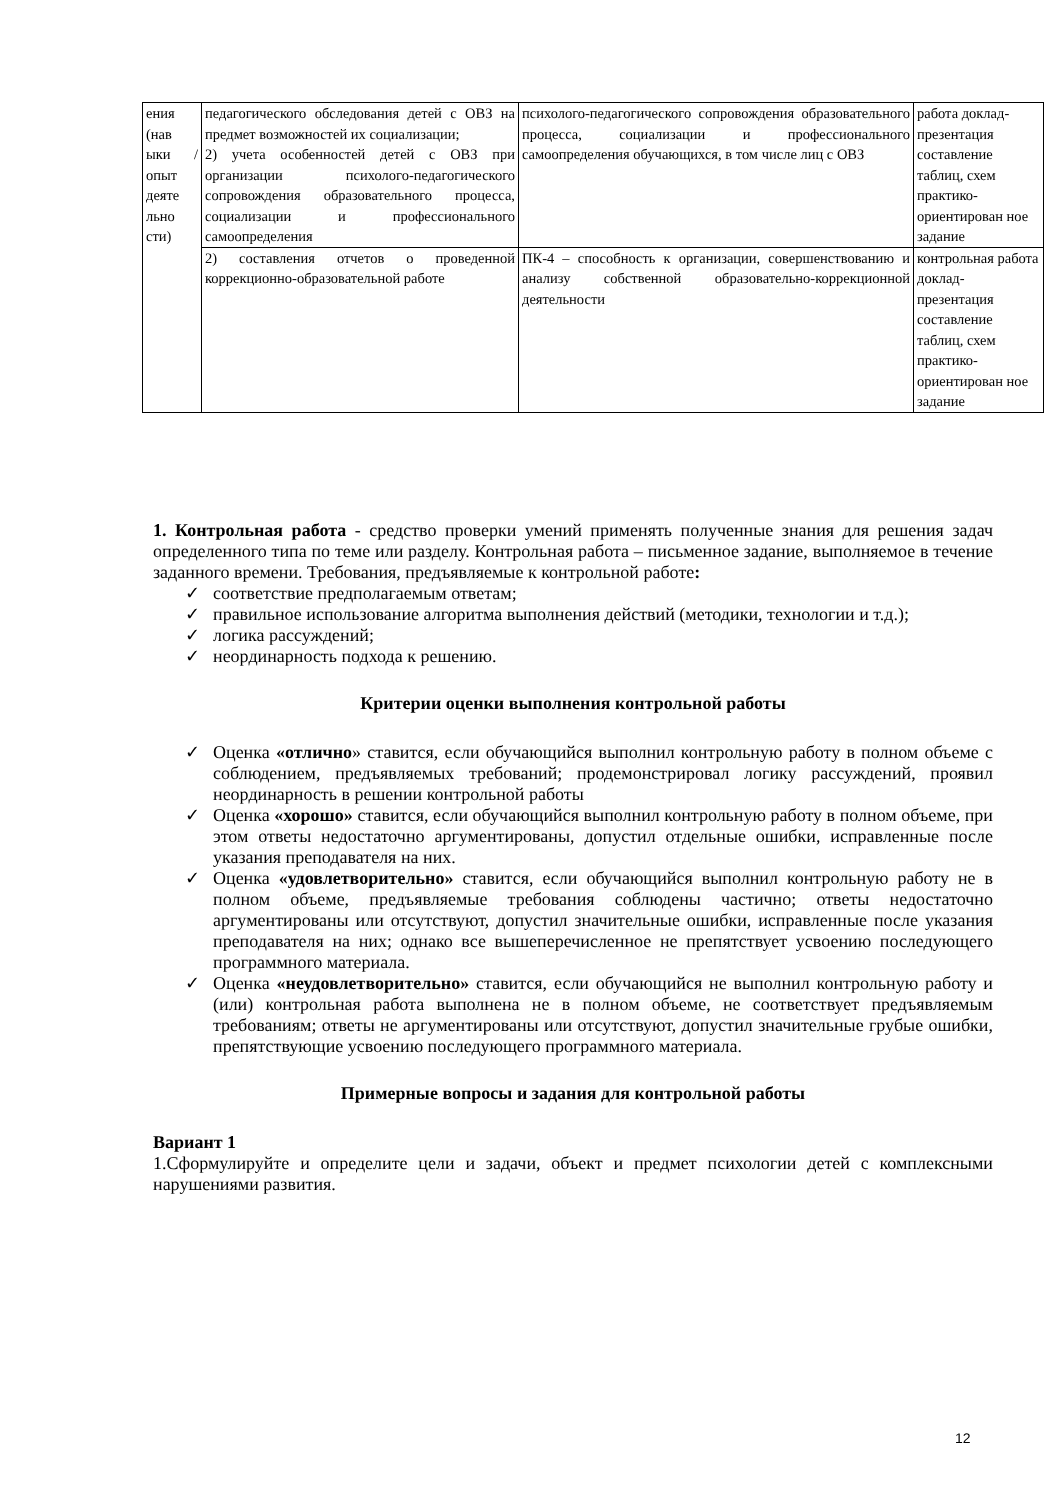| ения (нав ыки / опыт деяте льно сти) | педагогического обследования детей с ОВЗ на предмет возможностей их социализации; 2) учета особенностей детей с ОВЗ при организации психолого-педагогического сопровождения образовательного процесса, социализации и профессионального самоопределения | психолого-педагогического сопровождения образовательного процесса, социализации и профессионального самоопределения обучающихся, в том числе лиц с ОВЗ | работа доклад-презентация составление таблиц, схем практико-ориентирован ное задание |
| | 2) составления отчетов о проведенной коррекционно-образовательной работе | ПК-4 – способность к организации, совершенствованию и анализу собственной образовательно-коррекционной деятельности | контрольная работа доклад-презентация составление таблиц, схем практико-ориентирован ное задание |
1. Контрольная работа - средство проверки умений применять полученные знания для решения задач определенного типа по теме или разделу. Контрольная работа – письменное задание, выполняемое в течение заданного времени. Требования, предъявляемые к контрольной работе:
✓ соответствие предполагаемым ответам;
✓ правильное использование алгоритма выполнения действий (методики, технологии и т.д.);
✓ логика рассуждений;
✓ неординарность подхода к решению.
Критерии оценки выполнения контрольной работы
✓ Оценка «отлично» ставится, если обучающийся выполнил контрольную работу в полном объеме с соблюдением, предъявляемых требований; продемонстрировал логику рассуждений, проявил неординарность в решении контрольной работы
✓ Оценка «хорошо» ставится, если обучающийся выполнил контрольную работу в полном объеме, при этом ответы недостаточно аргументированы, допустил отдельные ошибки, исправленные после указания преподавателя на них.
✓ Оценка «удовлетворительно» ставится, если обучающийся выполнил контрольную работу не в полном объеме, предъявляемые требования соблюдены частично; ответы недостаточно аргументированы или отсутствуют, допустил значительные ошибки, исправленные после указания преподавателя на них; однако все вышеперечисленное не препятствует усвоению последующего программного материала.
✓ Оценка «неудовлетворительно» ставится, если обучающийся не выполнил контрольную работу и (или) контрольная работа выполнена не в полном объеме, не соответствует предъявляемым требованиям; ответы не аргументированы или отсутствуют, допустил значительные грубые ошибки, препятствующие усвоению последующего программного материала.
Примерные вопросы и задания для контрольной работы
Вариант 1
1.Сформулируйте и определите цели и задачи, объект и предмет психологии детей с комплексными нарушениями развития.
12